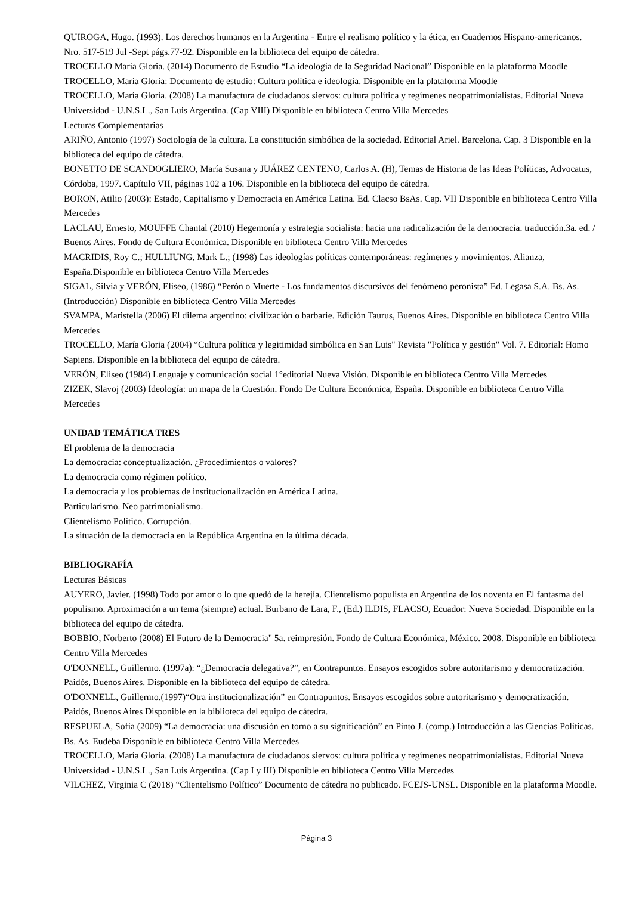QUIROGA, Hugo. (1993). Los derechos humanos en la Argentina - Entre el realismo político y la ética, en Cuadernos Hispano-americanos. Nro. 517-519 Jul -Sept págs.77-92. Disponible en la biblioteca del equipo de cátedra.
TROCELLO María Gloria. (2014) Documento de Estudio “La ideología de la Seguridad Nacional” Disponible en la plataforma Moodle
TROCELLO, María Gloria: Documento de estudio: Cultura política e ideología. Disponible en la plataforma Moodle
TROCELLO, María Gloria. (2008) La manufactura de ciudadanos siervos: cultura política y regímenes neopatrimonialistas. Editorial Nueva Universidad - U.N.S.L., San Luis Argentina. (Cap VIII) Disponible en biblioteca Centro Villa Mercedes
Lecturas Complementarias
ARIÑO, Antonio (1997) Sociología de la cultura. La constitución simbólica de la sociedad. Editorial Ariel. Barcelona. Cap. 3 Disponible en la biblioteca del equipo de cátedra.
BONETTO DE SCANDOGLIERO, María Susana y JUÁREZ CENTENO, Carlos A. (H), Temas de Historia de las Ideas Políticas, Advocatus, Córdoba, 1997. Capítulo VII, páginas 102 a 106. Disponible en la biblioteca del equipo de cátedra.
BORON, Atilio (2003): Estado, Capitalismo y Democracia en América Latina. Ed. Clacso BsAs. Cap. VII Disponible en biblioteca Centro Villa Mercedes
LACLAU, Ernesto, MOUFFE Chantal (2010) Hegemonía y estrategia socialista: hacia una radicalización de la democracia. traducción.3a. ed. / Buenos Aires. Fondo de Cultura Económica. Disponible en biblioteca Centro Villa Mercedes
MACRIDIS, Roy C.; HULLIUNG, Mark L.; (1998) Las ideologías políticas contemporáneas: regímenes y movimientos. Alianza, España.Disponible en biblioteca Centro Villa Mercedes
SIGAL, Silvia y VERÓN, Eliseo, (1986) “Perón o Muerte - Los fundamentos discursivos del fenómeno peronista” Ed. Legasa S.A. Bs. As. (Introducción) Disponible en biblioteca Centro Villa Mercedes
SVAMPA, Maristella (2006) El dilema argentino: civilización o barbarie. Edición Taurus, Buenos Aires. Disponible en biblioteca Centro Villa Mercedes
TROCELLO, María Gloria (2004) “Cultura política y legitimidad simbólica en San Luis" Revista "Política y gestión" Vol. 7. Editorial: Homo Sapiens. Disponible en la biblioteca del equipo de cátedra.
VERÓN, Eliseo (1984) Lenguaje y comunicación social 1°editorial Nueva Visión. Disponible en biblioteca Centro Villa Mercedes
ZIZEK, Slavoj (2003) Ideología: un mapa de la Cuestión. Fondo De Cultura Económica, España. Disponible en biblioteca Centro Villa Mercedes
UNIDAD TEMÁTICA TRES
El problema de la democracia
La democracia: conceptualización. ¿Procedimientos o valores?
La democracia como régimen político.
La democracia y los problemas de institucionalización en América Latina.
Particularismo. Neo patrimonialismo.
Clientelismo Político. Corrupción.
La situación de la democracia en la República Argentina en la última década.
BIBLIOGRAFÍA
Lecturas Básicas
AUYERO, Javier. (1998) Todo por amor o lo que quedó de la herejía. Clientelismo populista en Argentina de los noventa en El fantasma del populismo. Aproximación a un tema (siempre) actual. Burbano de Lara, F., (Ed.) ILDIS, FLACSO, Ecuador: Nueva Sociedad. Disponible en la biblioteca del equipo de cátedra.
BOBBIO, Norberto (2008) El Futuro de la Democracia" 5a. reimpresión. Fondo de Cultura Económica, México. 2008. Disponible en biblioteca Centro Villa Mercedes
O'DONNELL, Guillermo. (1997a): “¿Democracia delegativa?”, en Contrapuntos. Ensayos escogidos sobre autoritarismo y democratización. Paidós, Buenos Aires. Disponible en la biblioteca del equipo de cátedra.
O'DONNELL, Guillermo.(1997)“Otra institucionalización” en Contrapuntos. Ensayos escogidos sobre autoritarismo y democratización. Paidós, Buenos Aires Disponible en la biblioteca del equipo de cátedra.
RESPUELA, Sofía (2009) “La democracia: una discusión en torno a su significación” en Pinto J. (comp.) Introducción a las Ciencias Políticas. Bs. As. Eudeba Disponible en biblioteca Centro Villa Mercedes
TROCELLO, María Gloria. (2008) La manufactura de ciudadanos siervos: cultura política y regímenes neopatrimonialistas. Editorial Nueva Universidad - U.N.S.L., San Luis Argentina. (Cap I y III) Disponible en biblioteca Centro Villa Mercedes
VILCHEZ, Virginia C (2018) “Clientelismo Político” Documento de cátedra no publicado. FCEJS-UNSL. Disponible en la plataforma Moodle.
Página 3